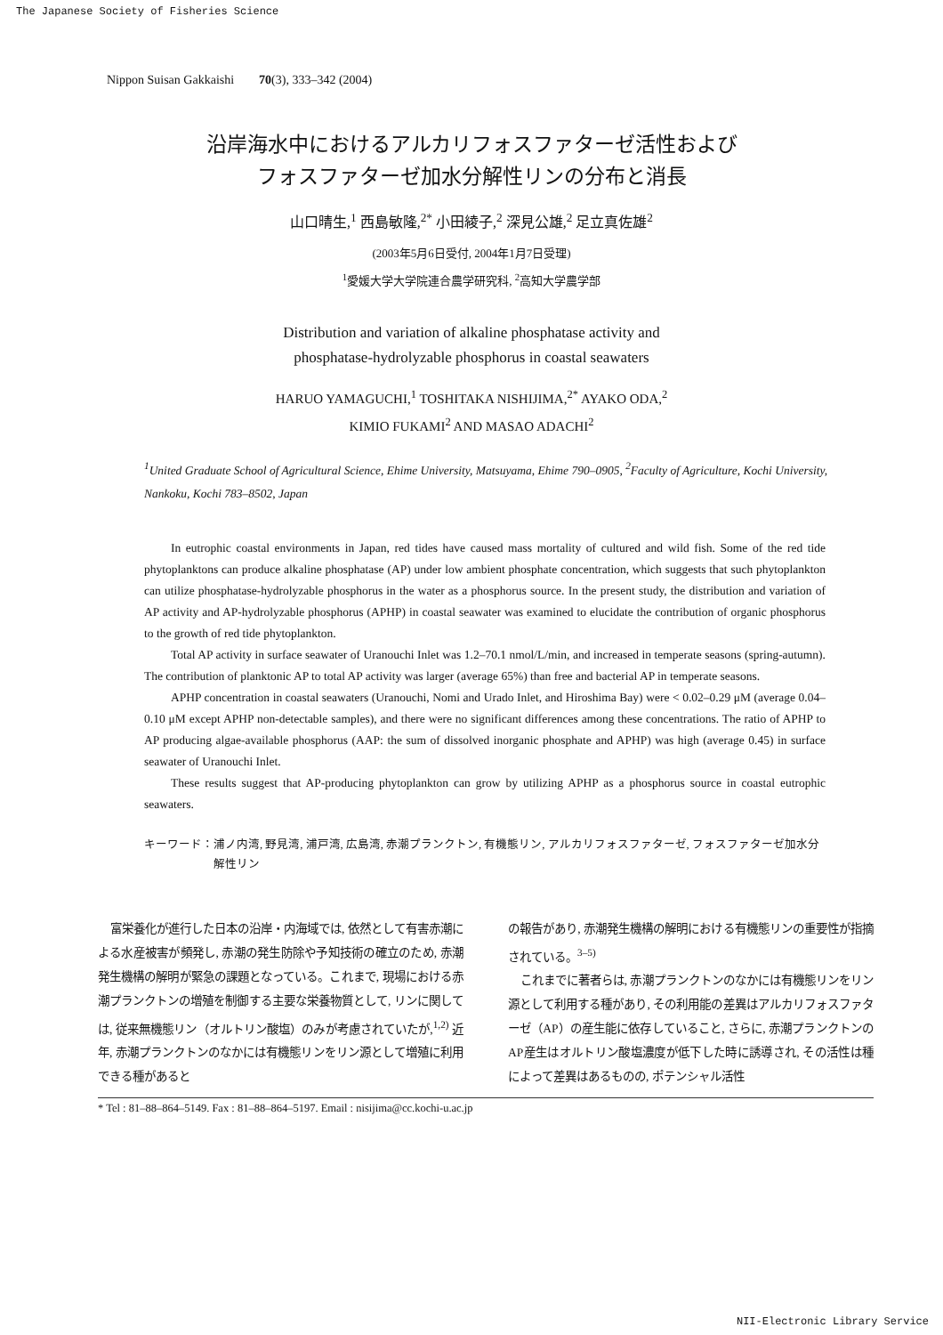The Japanese Society of Fisheries Science
Nippon Suisan Gakkaishi 70(3), 333–342 (2004)
沿岸海水中におけるアルカリフォスファターゼ活性および
フォスファターゼ加水分解性リンの分布と消長
山口晴生,<sup>1</sup> 西島敏隆,<sup>2*</sup> 小田綾子,<sup>2</sup> 深見公雄,<sup>2</sup> 足立真佐雄<sup>2</sup>
(2003年5月6日受付, 2004年1月7日受理)
<sup>1</sup> 愛媛大学大学院連合農学研究科, <sup>2</sup>高知大学農学部
Distribution and variation of alkaline phosphatase activity and
phosphatase-hydrolyzable phosphorus in coastal seawaters
HARUO YAMAGUCHI,<sup>1</sup> TOSHITAKA NISHIJIMA,<sup>2*</sup> AYAKO ODA,<sup>2</sup>
KIMIO FUKAMI<sup>2</sup> AND MASAO ADACHI<sup>2</sup>
<sup>1</sup> United Graduate School of Agricultural Science, Ehime University, Matsuyama, Ehime 790–0905, <sup>2</sup>Faculty of Agriculture, Kochi University, Nankoku, Kochi 783–8502, Japan
In eutrophic coastal environments in Japan, red tides have caused mass mortality of cultured and wild fish. Some of the red tide phytoplanktons can produce alkaline phosphatase (AP) under low ambient phosphate concentration, which suggests that such phytoplankton can utilize phosphatase-hydrolyzable phosphorus in the water as a phosphorus source. In the present study, the distribution and variation of AP activity and AP-hydrolyzable phosphorus (APHP) in coastal seawater was examined to elucidate the contribution of organic phosphorus to the growth of red tide phytoplankton.
Total AP activity in surface seawater of Uranouchi Inlet was 1.2–70.1 nmol/L/min, and increased in temperate seasons (spring-autumn). The contribution of planktonic AP to total AP activity was larger (average 65%) than free and bacterial AP in temperate seasons.
APHP concentration in coastal seawaters (Uranouchi, Nomi and Urado Inlet, and Hiroshima Bay) were < 0.02–0.29 μM (average 0.04–0.10 μM except APHP non-detectable samples), and there were no significant differences among these concentrations. The ratio of APHP to AP producing algae-available phosphorus (AAP: the sum of dissolved inorganic phosphate and APHP) was high (average 0.45) in surface seawater of Uranouchi Inlet.
These results suggest that AP-producing phytoplankton can grow by utilizing APHP as a phosphorus source in coastal eutrophic seawaters.
キーワード： 浦ノ内湾, 野見湾, 浦戸湾, 広島湾, 赤潮プランクトン, 有機態リン, アルカリフォスファターゼ, フォスファターゼ加水分解性リン
富栄養化が進行した日本の沿岸・内海域では, 依然として有害赤潮による水産被害が頻発し, 赤潮の発生防除や予知技術の確立のため, 赤潮発生機構の解明が緊急の課題となっている。これまで, 現場における赤潮プランクトンの増殖を制御する主要な栄養物質として, リンに関しては, 従来無機態リン（オルトリン酸塩）のみが考慮されていたが,<sup>1,2)</sup> 近年, 赤潮プランクトンのなかには有機態リンをリン源として増殖に利用できる種があると
の報告があり, 赤潮発生機構の解明における有機態リンの重要性が指摘されている。<sup>3–5)</sup>
これまでに著者らは, 赤潮プランクトンのなかには有機態リンをリン源として利用する種があり, その利用能の差異はアルカリフォスファターゼ（AP）の産生能に依存していること, さらに, 赤潮プランクトンのAP産生はオルトリン酸塩濃度が低下した時に誘導され, その活性は種によって差異はあるものの, ポテンシャル活性
* Tel : 81–88–864–5149. Fax : 81–88–864–5197. Email : nisijima@cc.kochi-u.ac.jp
NII-Electronic Library Service